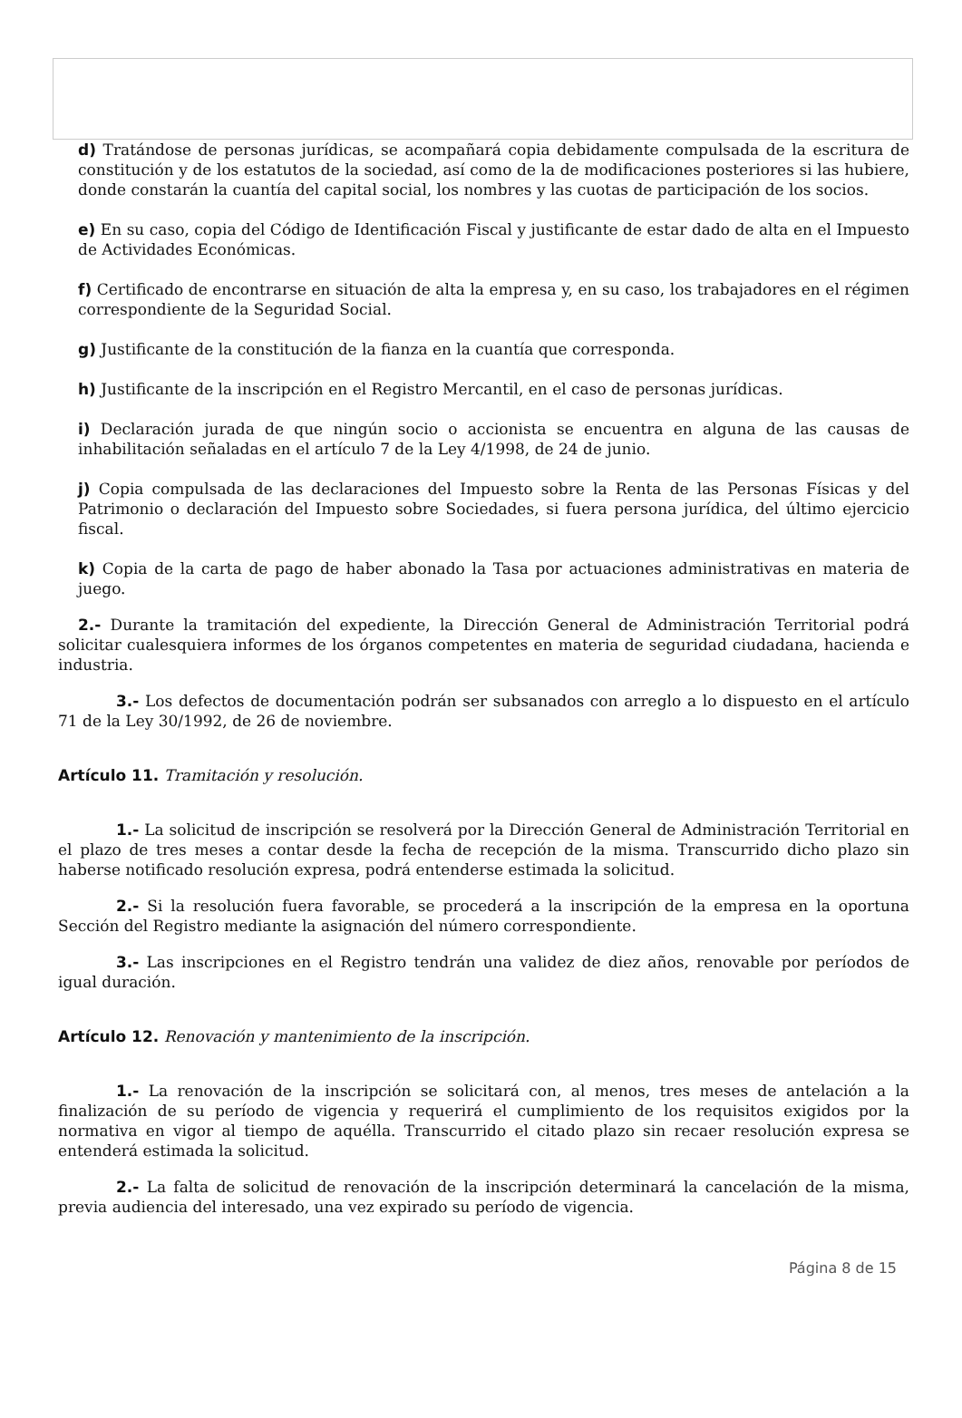d) Tratándose de personas jurídicas, se acompañará copia debidamente compulsada de la escritura de constitución y de los estatutos de la sociedad, así como de la de modificaciones posteriores si las hubiere, donde constarán la cuantía del capital social, los nombres y las cuotas de participación de los socios.
e) En su caso, copia del Código de Identificación Fiscal y justificante de estar dado de alta en el Impuesto de Actividades Económicas.
f) Certificado de encontrarse en situación de alta la empresa y, en su caso, los trabajadores en el régimen correspondiente de la Seguridad Social.
g) Justificante de la constitución de la fianza en la cuantía que corresponda.
h) Justificante de la inscripción en el Registro Mercantil, en el caso de personas jurídicas.
i) Declaración jurada de que ningún socio o accionista se encuentra en alguna de las causas de inhabilitación señaladas en el artículo 7 de la Ley 4/1998, de 24 de junio.
j) Copia compulsada de las declaraciones del Impuesto sobre la Renta de las Personas Físicas y del Patrimonio o declaración del Impuesto sobre Sociedades, si fuera persona jurídica, del último ejercicio fiscal.
k) Copia de la carta de pago de haber abonado la Tasa por actuaciones administrativas en materia de juego.
2.- Durante la tramitación del expediente, la Dirección General de Administración Territorial podrá solicitar cualesquiera informes de los órganos competentes en materia de seguridad ciudadana, hacienda e industria.
3.- Los defectos de documentación podrán ser subsanados con arreglo a lo dispuesto en el artículo 71 de la Ley 30/1992, de 26 de noviembre.
Artículo 11. Tramitación y resolución.
1.- La solicitud de inscripción se resolverá por la Dirección General de Administración Territorial en el plazo de tres meses a contar desde la fecha de recepción de la misma. Transcurrido dicho plazo sin haberse notificado resolución expresa, podrá entenderse estimada la solicitud.
2.- Si la resolución fuera favorable, se procederá a la inscripción de la empresa en la oportuna Sección del Registro mediante la asignación del número correspondiente.
3.- Las inscripciones en el Registro tendrán una validez de diez años, renovable por períodos de igual duración.
Artículo 12. Renovación y mantenimiento de la inscripción.
1.- La renovación de la inscripción se solicitará con, al menos, tres meses de antelación a la finalización de su período de vigencia y requerirá el cumplimiento de los requisitos exigidos por la normativa en vigor al tiempo de aquélla. Transcurrido el citado plazo sin recaer resolución expresa se entenderá estimada la solicitud.
2.- La falta de solicitud de renovación de la inscripción determinará la cancelación de la misma, previa audiencia del interesado, una vez expirado su período de vigencia.
Página 8 de 15